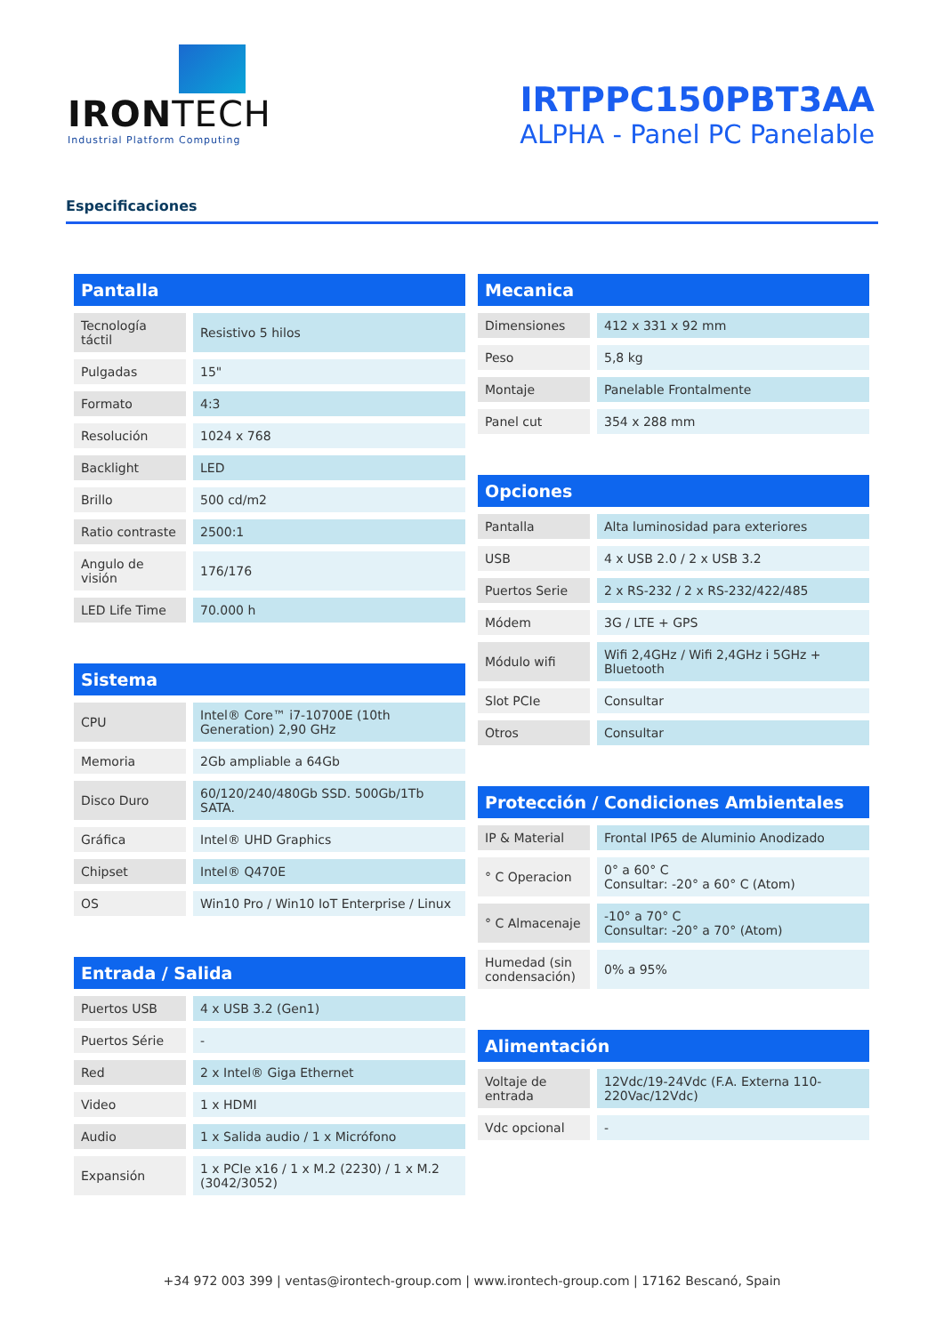IRONTECH
Industrial Platform Computing
IRTPPC150PBT3AA
ALPHA - Panel PC Panelable
Especificaciones
Pantalla
| Tecnología táctil | Resistivo 5 hilos |
| Pulgadas | 15" |
| Formato | 4:3 |
| Resolución | 1024 x 768 |
| Backlight | LED |
| Brillo | 500 cd/m2 |
| Ratio contraste | 2500:1 |
| Angulo de visión | 176/176 |
| LED Life Time | 70.000 h |
Sistema
| CPU | Intel® Core™ i7-10700E (10th Generation) 2,90 GHz |
| Memoria | 2Gb ampliable a 64Gb |
| Disco Duro | 60/120/240/480Gb SSD. 500Gb/1Tb SATA. |
| Gráfica | Intel® UHD Graphics |
| Chipset | Intel® Q470E |
| OS | Win10 Pro / Win10 IoT Enterprise / Linux |
Entrada / Salida
| Puertos USB | 4 x USB 3.2 (Gen1) |
| Puertos Série | - |
| Red | 2 x Intel® Giga Ethernet |
| Video | 1 x HDMI |
| Audio | 1 x Salida audio / 1 x Micrófono |
| Expansión | 1 x PCIe x16 / 1 x M.2 (2230) / 1 x M.2 (3042/3052) |
Mecanica
| Dimensiones | 412 x 331 x 92 mm |
| Peso | 5,8 kg |
| Montaje | Panelable Frontalmente |
| Panel cut | 354 x 288 mm |
Opciones
| Pantalla | Alta luminosidad para exteriores |
| USB | 4 x USB 2.0 / 2 x USB 3.2 |
| Puertos Serie | 2 x RS-232 / 2 x RS-232/422/485 |
| Módem | 3G / LTE + GPS |
| Módulo wifi | Wifi 2,4GHz / Wifi 2,4GHz i 5GHz + Bluetooth |
| Slot PCIe | Consultar |
| Otros | Consultar |
Protección / Condiciones Ambientales
| IP & Material | Frontal IP65 de Aluminio Anodizado |
| ° C Operacion | 0° a 60° C Consultar: -20° a 60° C (Atom) |
| ° C Almacenaje | -10° a 70° C Consultar: -20° a 70° (Atom) |
| Humedad (sin condensación) | 0% a 95% |
Alimentación
| Voltaje de entrada | 12Vdc/19-24Vdc (F.A. Externa 110-220Vac/12Vdc) |
| Vdc opcional | - |
+34 972 003 399 | ventas@irontech-group.com | www.irontech-group.com | 17162 Bescanó, Spain